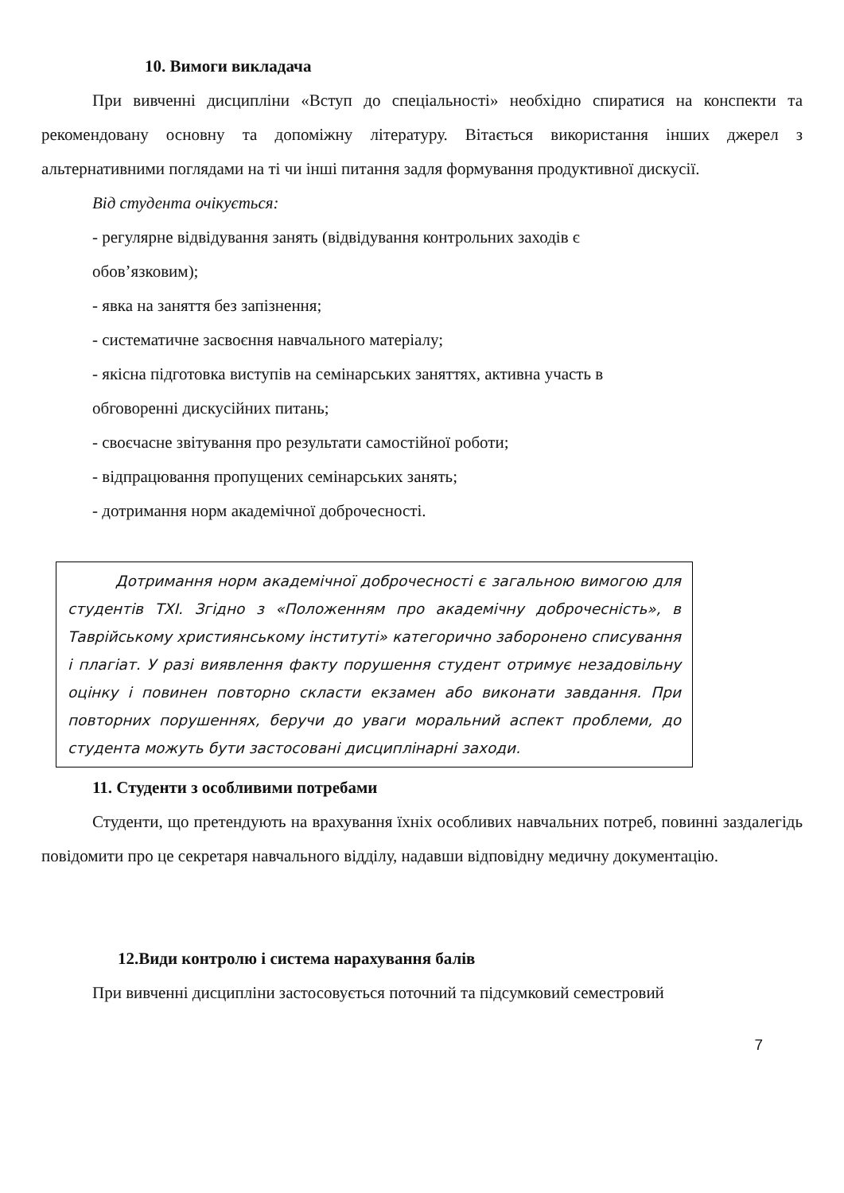10. Вимоги викладача
При вивченні дисципліни «Вступ до спеціальності» необхідно спиратися на конспекти та рекомендовану основну та допоміжну літературу. Вітається використання інших джерел з альтернативними поглядами на ті чи інші питання задля формування продуктивної дискусії.
Від студента очікується:
- регулярне відвідування занять (відвідування контрольних заходів є
обов’язковим);
- явка на заняття без запізнення;
- систематичне засвоєння навчального матеріалу;
- якісна підготовка виступів на семінарських заняттях, активна участь в
обговоренні дискусійних питань;
- своєчасне звітування про результати самостійної роботи;
- відпрацювання пропущених семінарських занять;
- дотримання норм академічної доброчесності.
Дотримання норм академічної доброчесності є загальною вимогою для студентів ТХІ. Згідно з «Положенням про академічну доброчесність», в Таврійському християнському інституті» категорично заборонено списування і плагіат. У разі виявлення факту порушення студент отримує незадовільну оцінку і повинен повторно скласти екзамен або виконати завдання. При повторних порушеннях, беручи до уваги моральний аспект проблеми, до студента можуть бути застосовані дисциплінарні заходи.
11. Студенти з особливими потребами
Студенти, що претендують на врахування їхніх особливих навчальних потреб, повинні заздалегідь повідомити про це секретаря навчального відділу, надавши відповідну медичну документацію.
12.Види контролю і система нарахування балів
При вивченні дисципліни застосовується поточний та підсумковий семестровий
7